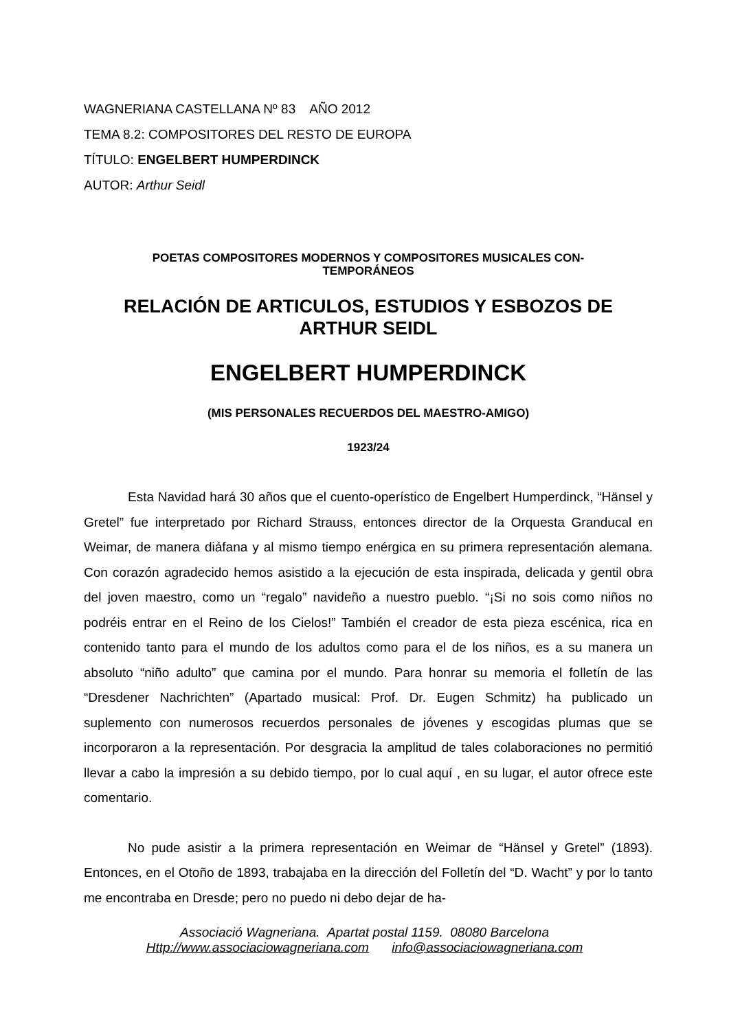WAGNERIANA CASTELLANA Nº 83 AÑO 2012
TEMA 8.2: COMPOSITORES DEL RESTO DE EUROPA
TÍTULO: ENGELBERT HUMPERDINCK
AUTOR: Arthur Seidl
POETAS COMPOSITORES MODERNOS Y COMPOSITORES MUSICALES CON-
TEMPORÁNEOS
RELACIÓN DE ARTICULOS, ESTUDIOS Y ESBOZOS DE ARTHUR SEIDL
ENGELBERT HUMPERDINCK
(MIS PERSONALES RECUERDOS DEL MAESTRO-AMIGO)
1923/24
Esta Navidad hará 30 años que el cuento-operístico de Engelbert Humperdinck, “Hänsel y Gretel” fue interpretado por Richard Strauss, entonces director de la Orquesta Granducal en Weimar, de manera diáfana y al mismo tiempo enérgica en su primera representación alemana. Con corazón agradecido hemos asistido a la ejecución de esta inspirada, delicada y gentil obra del joven maestro, como un “regalo” navideño a nuestro pueblo. “¡Si no sois como niños no podréis entrar en el Reino de los Cielos!” También el creador de esta pieza escénica, rica en contenido tanto para el mundo de los adultos como para el de los niños, es a su manera un absoluto “niño adulto” que camina por el mundo. Para honrar su memoria el folletín de las “Dresdener Nachrichten” (Apartado musical: Prof. Dr. Eugen Schmitz) ha publicado un suplemento con numerosos recuerdos personales de jóvenes y escogidas plumas que se incorporaron a la representación. Por desgracia la amplitud de tales colaboraciones no permitió llevar a cabo la impresión a su debido tiempo, por lo cual aquí , en su lugar, el autor ofrece este comentario.
No pude asistir a la primera representación en Weimar de “Hänsel y Gretel” (1893). Entonces, en el Otoño de 1893, trabajaba en la dirección del Folletín del “D. Wacht” y por lo tanto me encontraba en Dresde; pero no puedo ni debo dejar de ha-
Associació Wagneriana. Apartat postal 1159. 08080 Barcelona
Http://www.associaciowagneriana.com info@associaciowagneriana.com